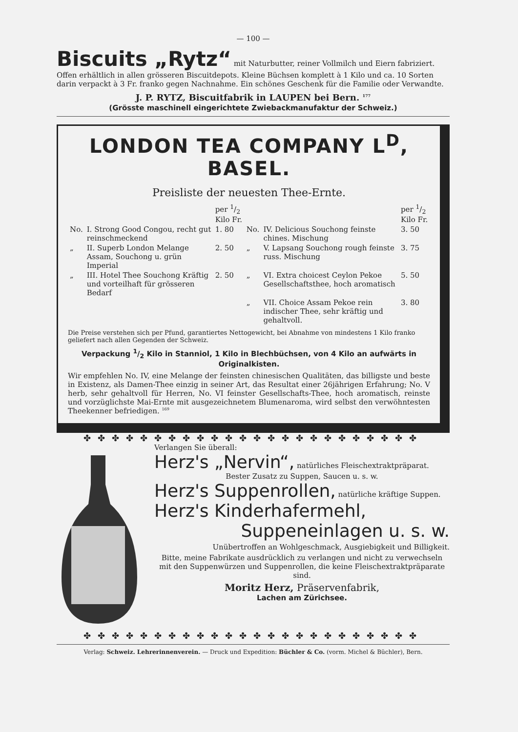— 100 —
Biscuits „Rytz“ mit Naturbutter, reiner Vollmilch und Eiern fabriziert. Offen erhältlich in allen grösseren Biscuitdepots. Kleine Büchsen komplett à 1 Kilo und ca. 10 Sorten darin verpackt à 3 Fr. franko gegen Nachnahme. Ein schönes Geschenk für die Familie oder Verwandte.
J. P. RYTZ, Biscuitfabrik in LAUPEN bei Bern. <sup>177</sup>
(Grösste maschinell eingerichtete Zwiebackmanufaktur der Schweiz.)
LONDON TEA COMPANY L<sup>D</sup>, BASEL.
Preisliste der neuesten Thee-Ernte.
| | | per 1/2 Kilo Fr. | | | per 1/2 Kilo Fr. |
| No. | I. Strong Good Congou, recht gut reinschmeckend | 1. 80 | No. | IV. Delicious Souchong feinste chines. Mischung | 3. 50 |
| „ | II. Superb London Melange Assam, Souchong u. grün Imperial | 2. 50 | „ | V. Lapsang Souchong rough feinste russ. Mischung | 3. 75 |
| „ | III. Hotel Thee Souchong Kräftig und vorteilhaft für grösseren Bedarf | 2. 50 | „ | VI. Extra choicest Ceylon Pekoe Gesellschaftsthee, hoch aromatisch | 5. 50 |
| | | | „ | VII. Choice Assam Pekoe rein indischer Thee, sehr kräftig und gehaltvoll. | 3. 80 |
Die Preise verstehen sich per Pfund, garantiertes Nettogewicht, bei Abnahme von mindestens 1 Kilo franko geliefert nach allen Gegenden der Schweiz.
Verpackung 1/2 Kilo in Stanniol, 1 Kilo in Blechbüchsen, von 4 Kilo an aufwärts in Originalkisten.
Wir empfehlen No. IV, eine Melange der feinsten chinesischen Qualitäten, das billigste und beste in Existenz, als Damen-Thee einzig in seiner Art, das Resultat einer 26jährigen Erfahrung; No. V herb, sehr gehaltvoll für Herren, No. VI feinster Gesellschafts-Thee, hoch aromatisch, reinste und vorzüglichste Mai-Ernte mit ausgezeichnetem Blumenaroma, wird selbst den verwöhntesten Theekenner befriedigen. <sup>169</sup>
✤✤✤✤✤✤✤✤✤✤✤✤✤✤✤✤✤✤✤✤✤✤✤✤
Verlangen Sie überall:
Herz's „Nervin“, natürliches Fleischextraktpräparat.
Bester Zusatz zu Suppen, Saucen u. s. w.
Herz's Suppenrollen, natürliche kräftige Suppen.
Herz's Kinderhafermehl,
Suppeneinlagen u. s. w.
Unübertroffen an Wohlgeschmack, Ausgiebigkeit und Billigkeit.
Bitte, meine Fabrikate ausdrücklich zu verlangen und nicht zu verwechseln mit den Suppenwürzen und Suppenrollen, die keine Fleischextraktpräparate sind.
Moritz Herz, Präservenfabrik,
Lachen am Zürichsee.
✤✤✤✤✤✤✤✤✤✤✤✤✤✤✤✤✤✤✤✤✤✤✤✤
Verlag: Schweiz. Lehrerinnenverein. — Druck und Expedition: Büchler & Co. (vorm. Michel & Büchler), Bern.